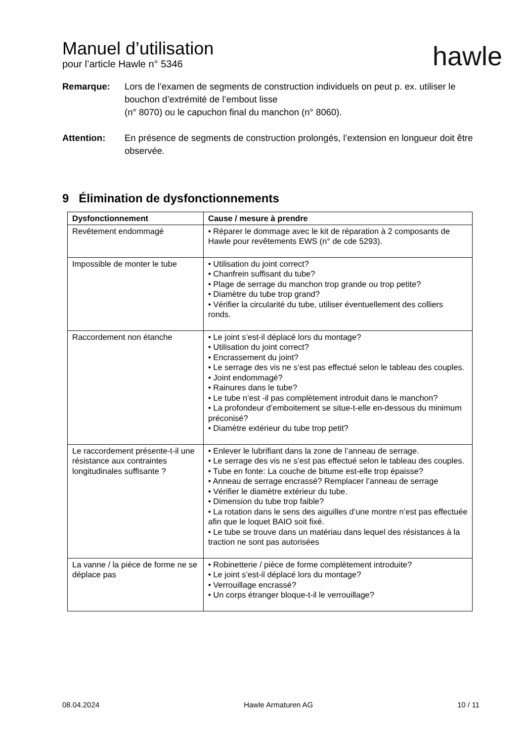Manuel d’utilisation
pour l’article Hawle n° 5346
hawle
Remarque: Lors de l’examen de segments de construction individuels on peut p. ex. utiliser le bouchon d’extrémité de l’embout lisse
(n° 8070) ou le capuchon final du manchon (n° 8060).
Attention: En présence de segments de construction prolongés, l’extension en longueur doit être observée.
9 Élimination de dysfonctionnements
| Dysfonctionnement | Cause / mesure à prendre |
| --- | --- |
| Revêtement endommagé | • Réparer le dommage avec le kit de réparation à 2 composants de Hawle pour revêtements EWS (n° de cde 5293). |
| Impossible de monter le tube | • Utilisation du joint correct? • Chanfrein suffisant du tube? • Plage de serrage du manchon trop grande ou trop petite? • Diamètre du tube trop grand? • Vérifier la circularité du tube, utiliser éventuellement des colliers ronds. |
| Raccordement non étanche | • Le joint s’est-il déplacé lors du montage? • Utilisation du joint correct? • Encrassement du joint? • Le serrage des vis ne s’est pas effectué selon le tableau des couples. • Joint endommagé? • Rainures dans le tube? • Le tube n’est -il pas complètement introduit dans le manchon? • La profondeur d’emboitement se situe-t-elle en-dessous du minimum préconisé? • Diamètre extérieur du tube trop petit? |
| Le raccordement présente-t-il une résistance aux contraintes longitudinales suffisante ? | • Enlever le lubrifiant dans la zone de l’anneau de serrage. • Le serrage des vis ne s’est pas effectué selon le tableau des couples. • Tube en fonte: La couche de bitume est-elle trop épaisse? • Anneau de serrage encrassé? Remplacer l’anneau de serrage • Vérifier le diamètre extérieur du tube. • Dimension du tube trop faible? • La rotation dans le sens des aiguilles d’une montre n’est pas effectuée afin que le loquet BAIO soit fixé. • Le tube se trouve dans un matériau dans lequel des résistances à la traction ne sont pas autorisées |
| La vanne / la pièce de forme ne se déplace pas | • Robinetterie / pièce de forme complètement introduite? • Le joint s’est-il déplacé lors du montage? • Verrouillage encrassé? • Un corps étranger bloque-t-il le verrouillage? |
08.04.2024 Hawle Armaturen AG 10 / 11